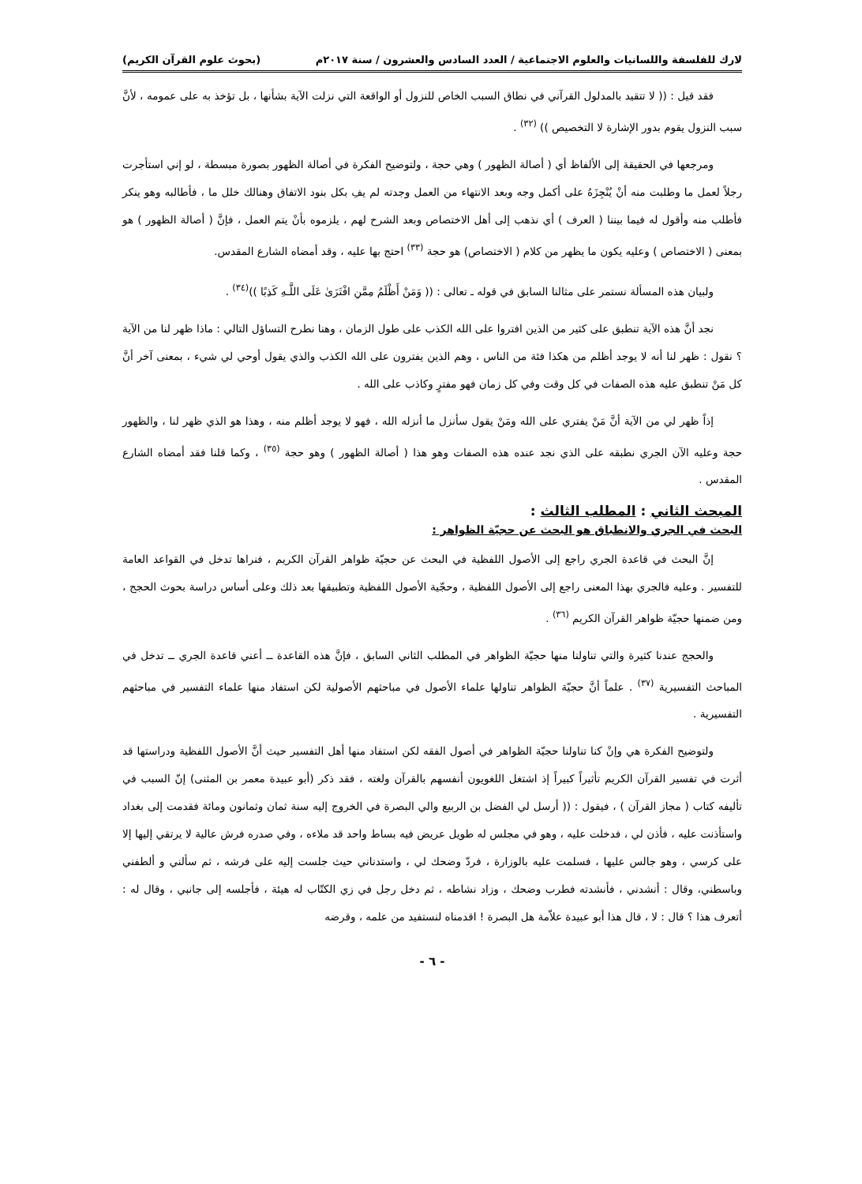لارك للفلسفة واللسانيات والعلوم الاجتماعية / العدد السادس والعشرون / سنة ٢٠١٧م (بحوث علوم القرآن الكريم)
فقد قيل : (( لا تتقيد بالمدلول القرآني في نطاق السبب الخاص للنزول أو الواقعة التي نزلت الآية بشأنها ، بل تؤخذ به على عمومه ، لأنَّ سبب النزول يقوم بدور الإشارة لا التخصيص )) <sup>(٣٢)</sup> .
ومرجعها في الحقيقة إلى الألفاظ أي ( أصالة الظهور ) وهي حجة ، ولتوضيح الفكرة في أصالة الظهور بصورة مبسطة ، لو إني استأجرت رجلاً لعمل ما وطلبت منه أنْ يُنْجِزَهُ على أكمل وجه وبعد الانتهاء من العمل وجدته لم يفِ بكل بنود الاتفاق وهنالك خلل ما ، فأطالبه وهو ينكر فأطلب منه وأقول له فيما بيننا ( العرف ) أي نذهب إلى أهل الاختصاص وبعد الشرح لهم ، يلزموه بأنْ يتم العمل ، فإنَّ ( أصالة الظهور ) هو بمعنى ( الاختصاص ) وعليه يكون ما يظهر من كلام ( الاختصاص) هو حجة <sup>(٣٣)</sup> احتج بها عليه ، وقد أمضاه الشارع المقدس.
ولبيان هذه المسألة نستمر على مثالنا السابق في قوله ـ تعالى : (( وَمَنْ أَظْلَمُ مِمَّنِ افْتَرَىٰ عَلَى اللَّـهِ كَذِبًا ))<sup>(٣٤)</sup> .
نجد أنَّ هذه الآية تنطبق على كثير من الذين افتروا على الله الكذب على طول الزمان ، وهنا نطرح التساؤل التالي : ماذا ظهر لنا من الآية ؟ نقول : ظهر لنا أنه لا يوجد أظلم من هكذا فئة من الناس ، وهم الذين يفترون على الله الكذب والذي يقول أوحي لي شيء ، بمعنى آخر أنَّ كل مَنْ تنطبق عليه هذه الصفات في كل وقت وفي كل زمان فهو مفترٍ وكاذب على الله .
إذاً ظهر لي من الآية أنَّ مَنْ يفتري على الله ومَنْ يقول سأنزل ما أنزله الله ، فهو لا يوجد أظلم منه ، وهذا هو الذي ظهر لنا ، والظهور حجة وعليه الآن الجري نطبقه على الذي نجد عنده هذه الصفات وهو هذا ( أصالة الظهور ) وهو حجة <sup>(٣٥)</sup> ، وكما قلنا فقد أمضاه الشارع المقدس .
المبحث الثاني : المطلب الثالث :
البحث في الجري والانطباق هو البحث عن حجيّة الظواهر :
إنَّ البحث في قاعدة الجري راجع إلى الأصول اللفظية في البحث عن حجيّة ظواهر القرآن الكريم ، فنراها تدخل في القواعد العامة للتفسير . وعليه فالجري بهذا المعنى راجع إلى الأصول اللفظية ، وحجّية الأصول اللفظية وتطبيقها بعد ذلك وعلى أساس دراسة بحوث الحجج ، ومن ضمنها حجيّة ظواهر القرآن الكريم <sup>(٣٦)</sup> .
والحجج عندنا كثيرة والتي تناولنا منها حجيّة الظواهر في المطلب الثاني السابق ، فإنَّ هذه القاعدة ــ أعني قاعدة الجري ــ تدخل في المباحث التفسيرية <sup>(٣٧)</sup> . علماً أنَّ حجيّة الظواهر تناولها علماء الأصول في مباحثهم الأصولية لكن استفاد منها علماء التفسير في مباحثهم التفسيرية .
ولتوضيح الفكرة هي وإنْ كنا تناولنا حجيّة الظواهر في أصول الفقه لكن استفاد منها أهل التفسير حيث أنَّ الأصول اللفظية ودراستها قد أثرت في تفسير القرآن الكريم تأثيراً كبيراً إذ اشتغل اللغويون أنفسهم بالقرآن ولغته ، فقد ذكر (أبو عبيدة معمر بن المثنى) إنّ السبب في تأليفه كتاب ( مجاز القرآن ) ، فيقول : (( أرسل لي الفضل بن الربيع والي البصرة في الخروج إليه سنة ثمان وثمانون ومائة فقدمت إلى بغداد واستأذنت عليه ، فأذن لي ، فدخلت عليه ، وهو في مجلس له طويل عريض فيه بساط واحد قد ملاءه ، وفي صدره فرش عالية لا يرتقي إليها إلا على كرسي ، وهو جالس عليها ، فسلمت عليه بالوزارة ، فردّ وضحك لي ، واستدناني حيث جلست إليه على فرشه ، ثم سألني و ألطفني وباسطني، وقال : أنشدني ، فأنشدته فطرب وضحك ، وزاد نشاطه ، ثم دخل رجل في زي الكتّاب له هيئة ، فأجلسه إلى جانبي ، وقال له : أتعرف هذا ؟ قال : لا ، قال هذا أبو عبيدة علاّمة هل البصرة ! اقدمناه لنستفيد من علمه ، وقرضه
- ٦ -